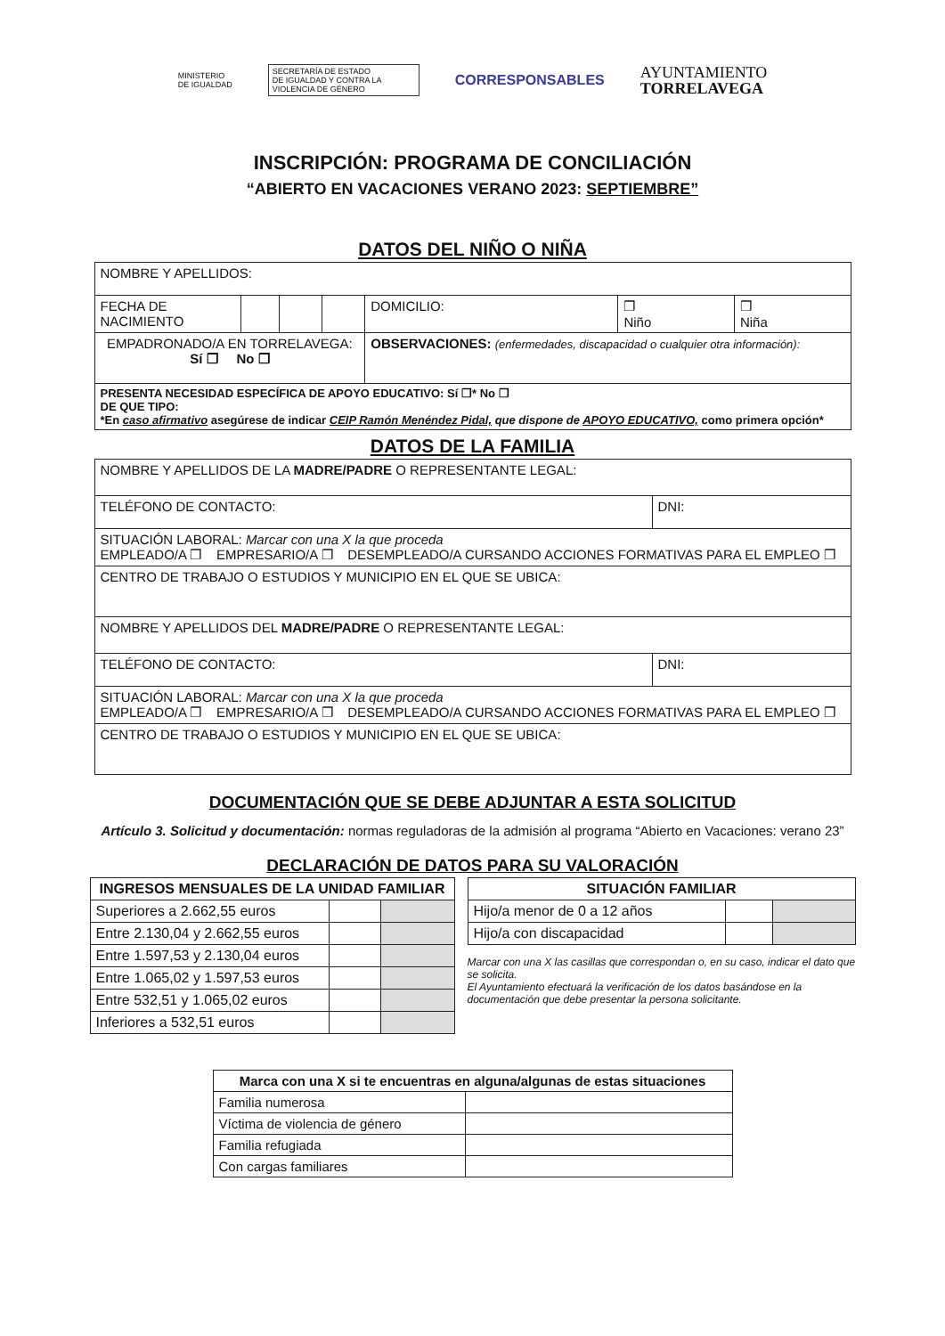MINISTERIO
DE IGUALDAD
SECRETARÍA DE ESTADO
DE IGUALDAD Y CONTRA LA
VIOLENCIA DE GÉNERO
CORRESPONSABLES
AYUNTAMIENTO
TORRELAVEGA
INSCRIPCIÓN: PROGRAMA DE CONCILIACIÓN
“ABIERTO EN VACACIONES VERANO 2023: SEPTIEMBRE”
DATOS DEL NIÑO O NIÑA
| NOMBRE Y APELLIDOS: | | | | | | |
| FECHA DE NACIMIENTO | | | | DOMICILIO: | ❐ Niño | ❐ Niña |
| EMPADRONADO/A EN TORRELAVEGA: Sí ❐ No ❐ | | | | OBSERVACIONES: (enfermedades, discapacidad o cualquier otra información): | | |
| PRESENTA NECESIDAD ESPECÍFICA DE APOYO EDUCATIVO: Sí ❐* No ❐ DE QUE TIPO: *En caso afirmativo asegúrese de indicar CEIP Ramón Menéndez Pidal, que dispone de APOYO EDUCATIVO, como primera opción* | | | | | | |
DATOS DE LA FAMILIA
| NOMBRE Y APELLIDOS DE LA MADRE/PADRE O REPRESENTANTE LEGAL: | |
| TELÉFONO DE CONTACTO: | DNI: |
| SITUACIÓN LABORAL: Marcar con una X la que proceda EMPLEADO/A ❐ EMPRESARIO/A ❐ DESEMPLEADO/A CURSANDO ACCIONES FORMATIVAS PARA EL EMPLEO ❐ | |
| CENTRO DE TRABAJO O ESTUDIOS Y MUNICIPIO EN EL QUE SE UBICA: | |
| NOMBRE Y APELLIDOS DEL MADRE/PADRE O REPRESENTANTE LEGAL: | |
| TELÉFONO DE CONTACTO: | DNI: |
| SITUACIÓN LABORAL: Marcar con una X la que proceda EMPLEADO/A ❐ EMPRESARIO/A ❐ DESEMPLEADO/A CURSANDO ACCIONES FORMATIVAS PARA EL EMPLEO ❐ | |
| CENTRO DE TRABAJO O ESTUDIOS Y MUNICIPIO EN EL QUE SE UBICA: | |
DOCUMENTACIÓN QUE SE DEBE ADJUNTAR A ESTA SOLICITUD
Artículo 3. Solicitud y documentación: normas reguladoras de la admisión al programa “Abierto en Vacaciones: verano 23”
DECLARACIÓN DE DATOS PARA SU VALORACIÓN
| INGRESOS MENSUALES DE LA UNIDAD FAMILIAR | | |
| --- | --- | --- |
| Superiores a 2.662,55 euros | | |
| Entre 2.130,04 y 2.662,55 euros | | |
| Entre 1.597,53 y 2.130,04 euros | | |
| Entre 1.065,02 y 1.597,53 euros | | |
| Entre 532,51 y 1.065,02 euros | | |
| Inferiores a 532,51 euros | | |
| SITUACIÓN FAMILIAR | | |
| --- | --- | --- |
| Hijo/a menor de 0 a 12 años | | |
| Hijo/a con discapacidad | | |
Marcar con una X las casillas que correspondan o, en su caso, indicar el dato que se solicita.
El Ayuntamiento efectuará la verificación de los datos basándose en la documentación que debe presentar la persona solicitante.
| Marca con una X si te encuentras en alguna/algunas de estas situaciones | |
| --- | --- |
| Familia numerosa | |
| Víctima de violencia de género | |
| Familia refugiada | |
| Con cargas familiares | |